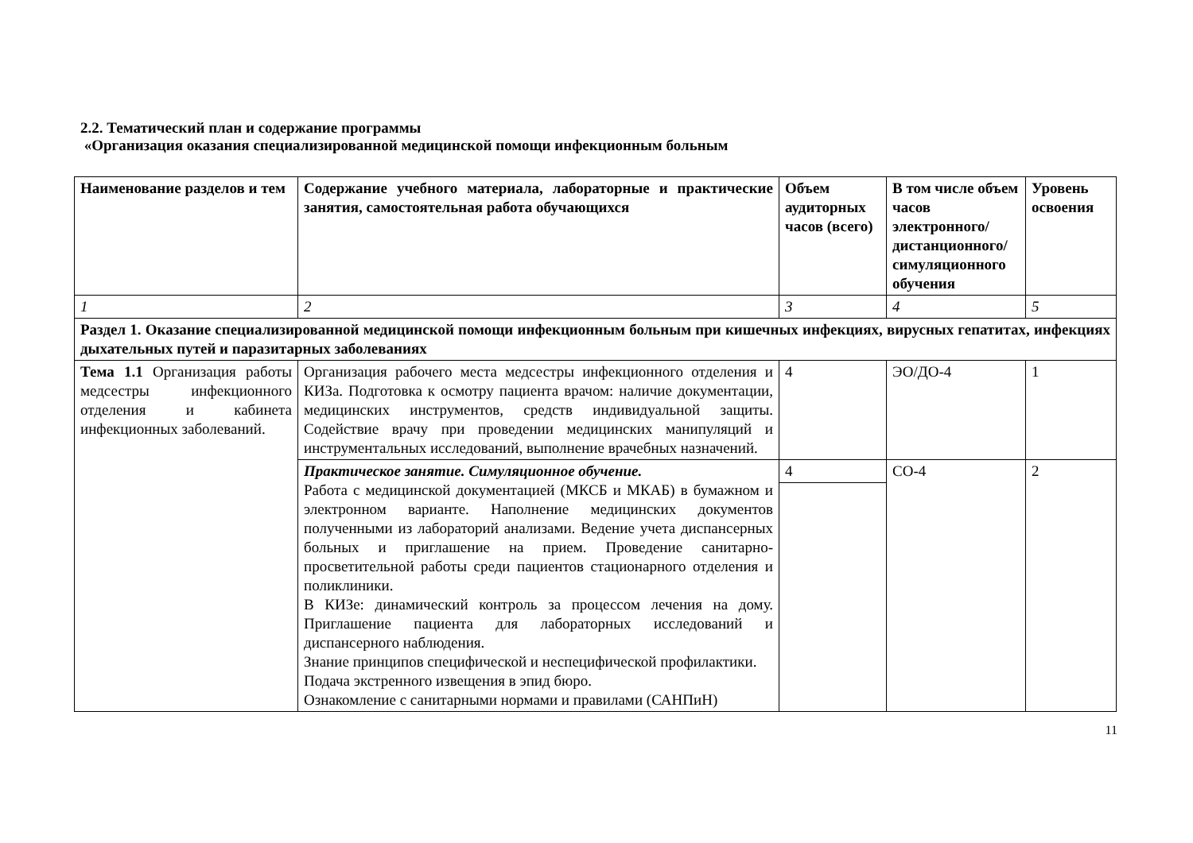2.2. Тематический план и содержание программы
«Организация оказания специализированной медицинской помощи инфекционным больным
| Наименование разделов и тем | Содержание учебного материала, лабораторные и практические занятия, самостоятельная работа обучающихся | Объем аудиторных часов (всего) | В том числе объем часов электронного/ дистанционного/ симуляционного обучения | Уровень освоения |
| --- | --- | --- | --- | --- |
| 1 | 2 | 3 | 4 | 5 |
| Раздел 1. Оказание специализированной медицинской помощи инфекционным больным при кишечных инфекциях, вирусных гепатитах, инфекциях дыхательных путей и паразитарных заболеваниях | | | | |
| Тема 1.1 Организация работы медсестры инфекционного отделения и кабинета инфекционных заболеваний. | Организация рабочего места медсестры инфекционного отделения и КИЗа. Подготовка к осмотру пациента врачом: наличие документации, медицинских инструментов, средств индивидуальной защиты. Содействие врачу при проведении медицинских манипуляций и инструментальных исследований, выполнение врачебных назначений. | 4 | ЭО/ДО-4 | 1 |
| | Практическое занятие. Симуляционное обучение. Работа с медицинской документацией (МКСБ и МКАБ) в бумажном и электронном варианте. Наполнение медицинских документов полученными из лабораторий анализами. Ведение учета диспансерных больных и приглашение на прием. Проведение санитарно-просветительной работы среди пациентов стационарного отделения и поликлиники. В КИЗе: динамический контроль за процессом лечения на дому. Приглашение пациента для лабораторных исследований и диспансерного наблюдения. Знание принципов специфической и неспецифической профилактики. Подача экстренного извещения в эпид бюро. Ознакомление с санитарными нормами и правилами (САНПиН) | 4 | СО-4 | 2 |
11